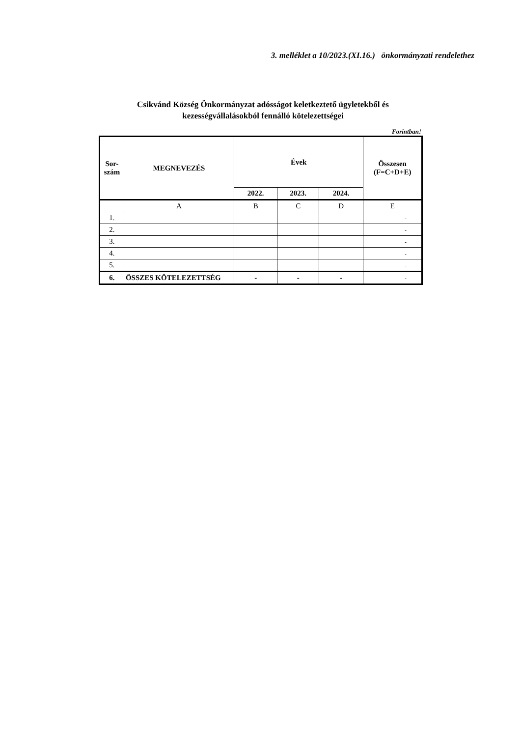3. melléklet a 10/2023.(XI.16.) önkormányzati rendelethez
Csikvánd Község Önkormányzat adósságot keletkeztető ügyletekből és
kezességvállalásokból fennálló kötelezettségei
Forintban!
| Sor- szám | MEGNEVEZÉS | Évek | | | Összesen (F=C+D+E) |
| --- | --- | --- | --- | --- | --- |
| | | 2022. | 2023. | 2024. | |
| | A | B | C | D | E |
| 1. | | | | | - |
| 2. | | | | | - |
| 3. | | | | | - |
| 4. | | | | | - |
| 5. | | | | | - |
| 6. | ÖSSZES KÖTELEZETTSÉG | - | - | - | - |